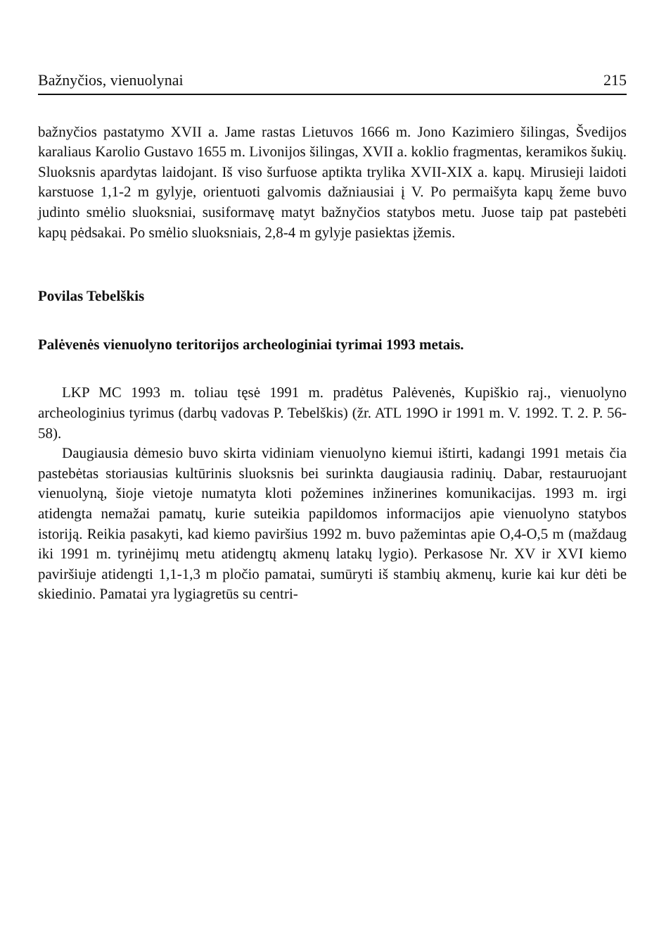Bažnyčios, vienuolynai 215
bažnyčios pastatymo XVII a. Jame rastas Lietuvos 1666 m. Jono Kazimiero šilingas, Švedijos karaliaus Karolio Gustavo 1655 m. Livonijos šilingas, XVII a. koklio fragmentas, keramikos šukių. Sluoksnis apardytas laidojant. Iš viso šurfuose aptikta trylika XVII-XIX a. kapų. Mirusieji laidoti karstuose 1,1-2 m gylyje, orientuoti galvomis dažniausiai į V. Po permaišyta kapų žeme buvo judinto smėlio sluoksniai, susiformavę matyt bažnyčios statybos metu. Juose taip pat pastebėti kapų pėdsakai. Po smėlio sluoksniais, 2,8-4 m gylyje pasiektas įžemis.
Povilas Tebelškis
Palėvenės vienuolyno teritorijos archeologiniai tyrimai 1993 metais.
LKP MC 1993 m. toliau tęsė 1991 m. pradėtus Palėvenės, Kupiškio raj., vienuolyno archeologinius tyrimus (darbų vadovas P. Tebelškis) (žr. ATL 199O ir 1991 m. V. 1992. T. 2. P. 56-58).
Daugiausia dėmesio buvo skirta vidiniam vienuolyno kiemui ištirti, kadangi 1991 metais čia pastebėtas storiausias kultūrinis sluoksnis bei surinkta daugiausia radinių. Dabar, restauruojant vienuolyną, šioje vietoje numatyta kloti požemines inžinerines komunikacijas. 1993 m. irgi atidengta nemažai pamatų, kurie suteikia papildomos informacijos apie vienuolyno statybos istoriją. Reikia pasakyti, kad kiemo paviršius 1992 m. buvo pažemintas apie O,4-O,5 m (maždaug iki 1991 m. tyrinėjimų metu atidengtų akmenų latakų lygio). Perkasose Nr. XV ir XVI kiemo paviršiuje atidengti 1,1-1,3 m pločio pamatai, sumūryti iš stambių akmenų, kurie kai kur dėti be skiedinio. Pamatai yra lygiagretūs su centri-